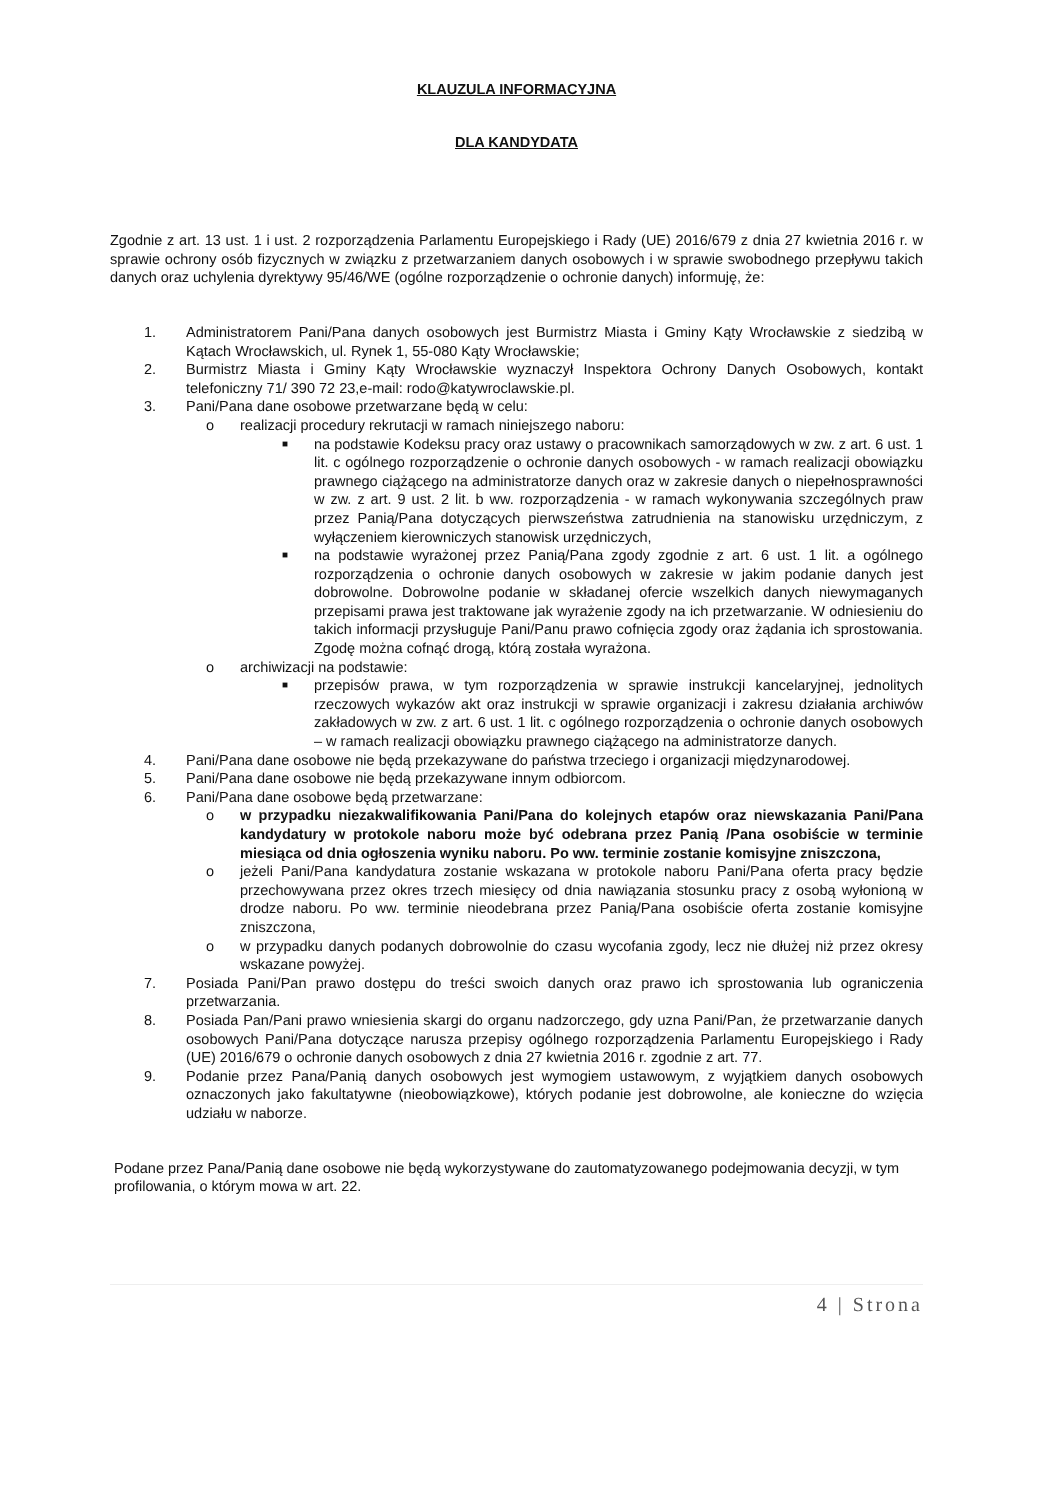KLAUZULA INFORMACYJNA
DLA KANDYDATA
Zgodnie z art. 13 ust. 1 i ust. 2 rozporządzenia Parlamentu Europejskiego i Rady (UE) 2016/679 z dnia 27 kwietnia 2016 r. w sprawie ochrony osób fizycznych w związku z przetwarzaniem danych osobowych i w sprawie swobodnego przepływu takich danych oraz uchylenia dyrektywy 95/46/WE (ogólne rozporządzenie o ochronie danych) informuję, że:
1. Administratorem Pani/Pana danych osobowych jest Burmistrz Miasta i Gminy Kąty Wrocławskie z siedzibą w Kątach Wrocławskich, ul. Rynek 1, 55-080 Kąty Wrocławskie;
2. Burmistrz Miasta i Gminy Kąty Wrocławskie wyznaczył Inspektora Ochrony Danych Osobowych, kontakt telefoniczny 71/ 390 72 23,e-mail: rodo@katywroclawskie.pl.
3. Pani/Pana dane osobowe przetwarzane będą w celu:
o realizacji procedury rekrutacji w ramach niniejszego naboru:
■ na podstawie Kodeksu pracy oraz ustawy o pracownikach samorządowych w zw. z art. 6 ust. 1 lit. c ogólnego rozporządzenie o ochronie danych osobowych - w ramach realizacji obowiązku prawnego ciążącego na administratorze danych oraz w zakresie danych o niepełnosprawności w zw. z art. 9 ust. 2 lit. b ww. rozporządzenia - w ramach wykonywania szczególnych praw przez Panią/Pana dotyczących pierwszeństwa zatrudnienia na stanowisku urzędniczym, z wyłączeniem kierowniczych stanowisk urzędniczych,
■ na podstawie wyrażonej przez Panią/Pana zgody zgodnie z art. 6 ust. 1 lit. a ogólnego rozporządzenia o ochronie danych osobowych w zakresie w jakim podanie danych jest dobrowolne. Dobrowolne podanie w składanej ofercie wszelkich danych niewymaganych przepisami prawa jest traktowane jak wyrażenie zgody na ich przetwarzanie. W odniesieniu do takich informacji przysługuje Pani/Panu prawo cofnięcia zgody oraz żądania ich sprostowania. Zgodę można cofnąć drogą, którą została wyrażona.
o archiwizacji na podstawie:
■ przepisów prawa, w tym rozporządzenia w sprawie instrukcji kancelaryjnej, jednolitych rzeczowych wykazów akt oraz instrukcji w sprawie organizacji i zakresu działania archiwów zakładowych w zw. z art. 6 ust. 1 lit. c ogólnego rozporządzenia o ochronie danych osobowych – w ramach realizacji obowiązku prawnego ciążącego na administratorze danych.
4. Pani/Pana dane osobowe nie będą przekazywane do państwa trzeciego i organizacji międzynarodowej.
5. Pani/Pana dane osobowe nie będą przekazywane innym odbiorcom.
6. Pani/Pana dane osobowe będą przetwarzane:
o w przypadku niezakwalifikowania Pani/Pana do kolejnych etapów oraz niewskazania Pani/Pana kandydatury w protokole naboru może być odebrana przez Panią /Pana osobiście w terminie miesiąca od dnia ogłoszenia wyniku naboru. Po ww. terminie zostanie komisyjne zniszczona,
o jeżeli Pani/Pana kandydatura zostanie wskazana w protokole naboru Pani/Pana oferta pracy będzie przechowywana przez okres trzech miesięcy od dnia nawiązania stosunku pracy z osobą wyłonioną w drodze naboru. Po ww. terminie nieodebrana przez Panią/Pana osobiście oferta zostanie komisyjne zniszczona,
o w przypadku danych podanych dobrowolnie do czasu wycofania zgody, lecz nie dłużej niż przez okresy wskazane powyżej.
7. Posiada Pani/Pan prawo dostępu do treści swoich danych oraz prawo ich sprostowania lub ograniczenia przetwarzania.
8. Posiada Pan/Pani prawo wniesienia skargi do organu nadzorczego, gdy uzna Pani/Pan, że przetwarzanie danych osobowych Pani/Pana dotyczące narusza przepisy ogólnego rozporządzenia Parlamentu Europejskiego i Rady (UE) 2016/679 o ochronie danych osobowych z dnia 27 kwietnia 2016 r. zgodnie z art. 77.
9. Podanie przez Pana/Panią danych osobowych jest wymogiem ustawowym, z wyjątkiem danych osobowych oznaczonych jako fakultatywne (nieobowiązkowe), których podanie jest dobrowolne, ale konieczne do wzięcia udziału w naborze.
Podane przez Pana/Panią dane osobowe nie będą wykorzystywane do zautomatyzowanego podejmowania decyzji, w tym profilowania, o którym mowa w art. 22.
4 | Strona